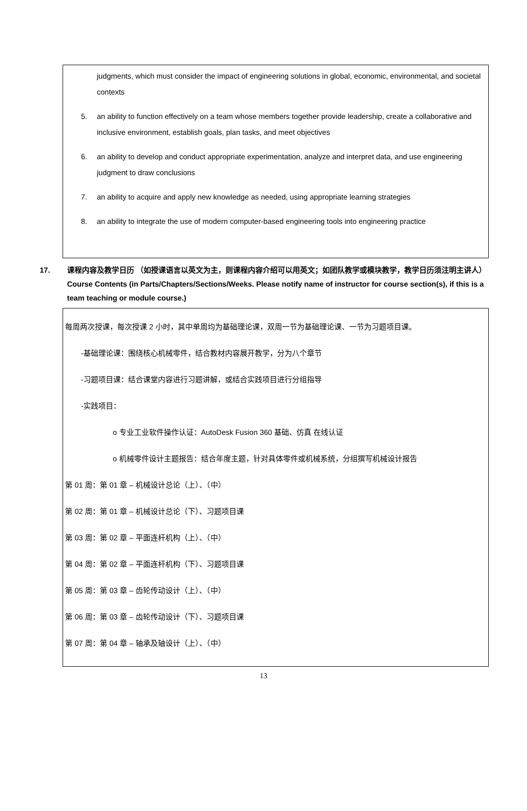judgments, which must consider the impact of engineering solutions in global, economic, environmental, and societal contexts
5. an ability to function effectively on a team whose members together provide leadership, create a collaborative and inclusive environment, establish goals, plan tasks, and meet objectives
6. an ability to develop and conduct appropriate experimentation, analyze and interpret data, and use engineering judgment to draw conclusions
7. an ability to acquire and apply new knowledge as needed, using appropriate learning strategies
8. an ability to integrate the use of modern computer-based engineering tools into engineering practice
17. 课程内容及教学日历 （如授课语言以英文为主，则课程内容介绍可以用英文；如团队教学或模块教学，教学日历须注明主讲人）
Course Contents (in Parts/Chapters/Sections/Weeks. Please notify name of instructor for course section(s), if this is a team teaching or module course.)
每周两次授课，每次授课 2 小时，其中单周均为基础理论课，双周一节为基础理论课、一节为习题项目课。
-基础理论课：围绕核心机械零件，结合教材内容展开教学，分为八个章节
-习题项目课：结合课堂内容进行习题讲解，或结合实践项目进行分组指导
-实践项目：
o 专业工业软件操作认证：AutoDesk Fusion 360 基础、仿真 在线认证
o 机械零件设计主题报告：结合年度主题，针对具体零件或机械系统，分组撰写机械设计报告
第 01 周：第 01 章 – 机械设计总论（上）、（中）
第 02 周：第 01 章 – 机械设计总论（下）、习题项目课
第 03 周：第 02 章 – 平面连杆机构（上）、（中）
第 04 周：第 02 章 – 平面连杆机构（下）、习题项目课
第 05 周：第 03 章 – 齿轮传动设计（上）、（中）
第 06 周：第 03 章 – 齿轮传动设计（下）、习题项目课
第 07 周：第 04 章 – 轴承及轴设计（上）、（中）
13